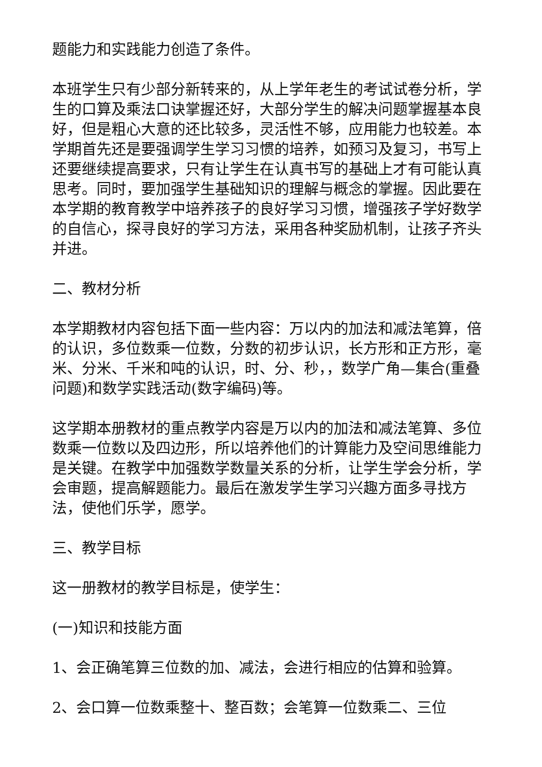题能力和实践能力创造了条件。
本班学生只有少部分新转来的，从上学年老生的考试试卷分析，学生的口算及乘法口诀掌握还好，大部分学生的解决问题掌握基本良好，但是粗心大意的还比较多，灵活性不够，应用能力也较差。本学期首先还是要强调学生学习习惯的培养，如预习及复习，书写上还要继续提高要求，只有让学生在认真书写的基础上才有可能认真思考。同时，要加强学生基础知识的理解与概念的掌握。因此要在本学期的教育教学中培养孩子的良好学习习惯，增强孩子学好数学的自信心，探寻良好的学习方法，采用各种奖励机制，让孩子齐头并进。
二、教材分析
本学期教材内容包括下面一些内容：万以内的加法和减法笔算，倍的认识，多位数乘一位数，分数的初步认识，长方形和正方形，毫米、分米、千米和吨的认识，时、分、秒，，数学广角—集合(重叠问题)和数学实践活动(数字编码)等。
这学期本册教材的重点教学内容是万以内的加法和减法笔算、多位数乘一位数以及四边形，所以培养他们的计算能力及空间思维能力是关键。在教学中加强数学数量关系的分析，让学生学会分析，学会审题，提高解题能力。最后在激发学生学习兴趣方面多寻找方法，使他们乐学，愿学。
三、教学目标
这一册教材的教学目标是，使学生：
(一)知识和技能方面
1、会正确笔算三位数的加、减法，会进行相应的估算和验算。
2、会口算一位数乘整十、整百数；会笔算一位数乘二、三位